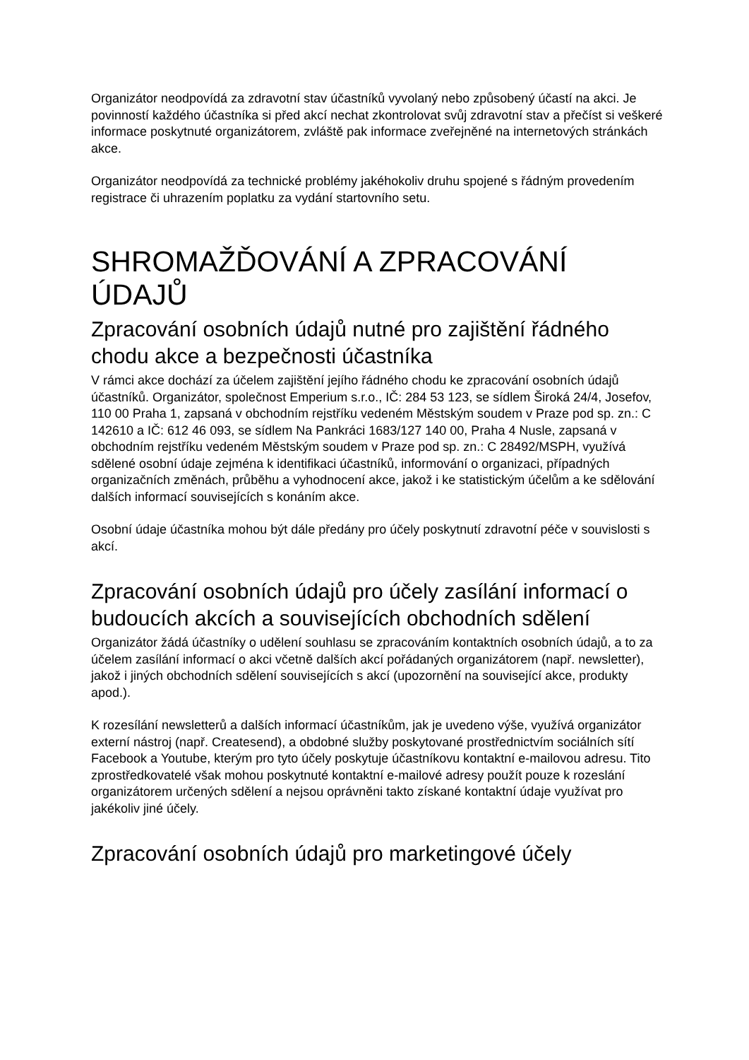Organizátor neodpovídá za zdravotní stav účastníků vyvolaný nebo způsobený účastí na akci. Je povinností každého účastníka si před akcí nechat zkontrolovat svůj zdravotní stav a přečíst si veškeré informace poskytnuté organizátorem, zvláště pak informace zveřejněné na internetových stránkách akce.
Organizátor neodpovídá za technické problémy jakéhokoliv druhu spojené s řádným provedením registrace či uhrazením poplatku za vydání startovního setu.
SHROMAŽĎOVÁNÍ A ZPRACOVÁNÍ ÚDAJŮ
Zpracování osobních údajů nutné pro zajištění řádného chodu akce a bezpečnosti účastníka
V rámci akce dochází za účelem zajištění jejího řádného chodu ke zpracování osobních údajů účastníků. Organizátor, společnost Emperium s.r.o., IČ: 284 53 123, se sídlem Široká 24/4, Josefov, 110 00 Praha 1, zapsaná v obchodním rejstříku vedeném Městským soudem v Praze pod sp. zn.: C 142610 a IČ: 612 46 093, se sídlem Na Pankráci 1683/127 140 00, Praha 4 Nusle, zapsaná v obchodním rejstříku vedeném Městským soudem v Praze pod sp. zn.: C 28492/MSPH, využívá sdělené osobní údaje zejména k identifikaci účastníků, informování o organizaci, případných organizačních změnách, průběhu a vyhodnocení akce, jakož i ke statistickým účelům a ke sdělování dalších informací souvisejících s konáním akce.
Osobní údaje účastníka mohou být dále předány pro účely poskytnutí zdravotní péče v souvislosti s akcí.
Zpracování osobních údajů pro účely zasílání informací o budoucích akcích a souvisejících obchodních sdělení
Organizátor žádá účastníky o udělení souhlasu se zpracováním kontaktních osobních údajů, a to za účelem zasílání informací o akci včetně dalších akcí pořádaných organizátorem (např. newsletter), jakož i jiných obchodních sdělení souvisejících s akcí (upozornění na související akce, produkty apod.).
K rozesílání newsletterů a dalších informací účastníkům, jak je uvedeno výše, využívá organizátor externí nástroj (např. Createsend), a obdobné služby poskytované prostřednictvím sociálních sítí Facebook a Youtube, kterým pro tyto účely poskytuje účastníkovu kontaktní e-mailovou adresu. Tito zprostředkovatelé však mohou poskytnuté kontaktní e-mailové adresy použít pouze k rozeslání organizátorem určených sdělení a nejsou oprávněni takto získané kontaktní údaje využívat pro jakékoliv jiné účely.
Zpracování osobních údajů pro marketingové účely